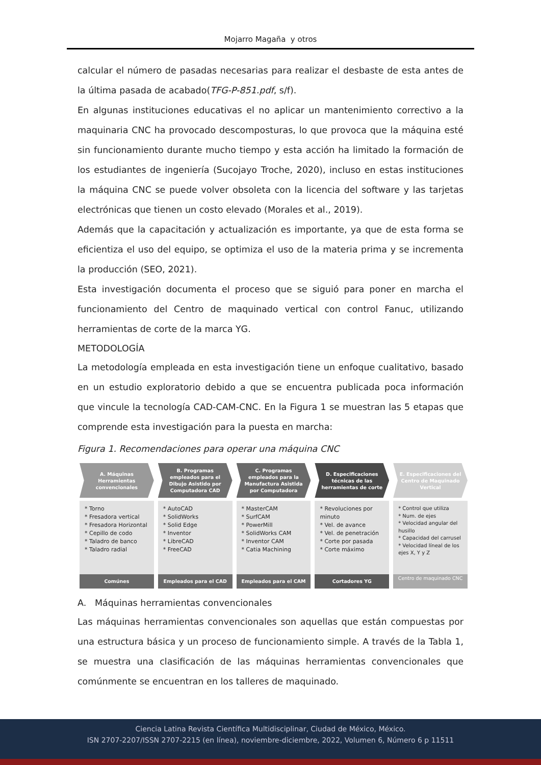Mojarro Magaña y otros
calcular el número de pasadas necesarias para realizar el desbaste de esta antes de la última pasada de acabado(TFG-P-851.pdf, s/f).
En algunas instituciones educativas el no aplicar un mantenimiento correctivo a la maquinaria CNC ha provocado descomposturas, lo que provoca que la máquina esté sin funcionamiento durante mucho tiempo y esta acción ha limitado la formación de los estudiantes de ingeniería (Sucojayo Troche, 2020), incluso en estas instituciones la máquina CNC se puede volver obsoleta con la licencia del software y las tarjetas electrónicas que tienen un costo elevado (Morales et al., 2019).
Además que la capacitación y actualización es importante, ya que de esta forma se eficientiza el uso del equipo, se optimiza el uso de la materia prima y se incrementa la producción (SEO, 2021).
Esta investigación documenta el proceso que se siguió para poner en marcha el funcionamiento del Centro de maquinado vertical con control Fanuc, utilizando herramientas de corte de la marca YG.
METODOLOGÍA
La metodología empleada en esta investigación tiene un enfoque cualitativo, basado en un estudio exploratorio debido a que se encuentra publicada poca información que vincule la tecnología CAD-CAM-CNC. En la Figura 1 se muestran las 5 etapas que comprende esta investigación para la puesta en marcha:
Figura 1. Recomendaciones para operar una máquina CNC
A. Máquinas Herramientas convencionales
* Torno
* Fresadora vertical
* Fresadora Horizontal
* Cepillo de codo
* Taladro de banco
* Taladro radial
Comúnes
B. Programas empleados para el Dibujo Asistido por Computadora CAD
* AutoCAD
* SolidWorks
* Solid Edge
* Inventor
* LibreCAD
* FreeCAD
Empleados para el CAD
C. Programas empleados para la Manufactura Asistida por Computadora
* MasterCAM
* SurfCAM
* PowerMill
* SolidWorks CAM
* Inventor CAM
* Catia Machining
Empleados para el CAM
D. Especificaciones técnicas de las herramientas de corte
* Revoluciones por minuto
* Vel. de avance
* Vel. de penetración
* Corte por pasada
* Corte máximo
Cortadores YG
E. Especificaciones del Centro de Maquinado Vertical
* Control que utiliza
* Num. de ejes
* Velocidad angular del husillo
* Capacidad del carrusel
* Velocidad líneal de los ejes X, Y y Z
Centro de maquinado CNC
A. Máquinas herramientas convencionales
Las máquinas herramientas convencionales son aquellas que están compuestas por una estructura básica y un proceso de funcionamiento simple. A través de la Tabla 1, se muestra una clasificación de las máquinas herramientas convencionales que comúnmente se encuentran en los talleres de maquinado.
Ciencia Latina Revista Científica Multidisciplinar, Ciudad de México, México.
ISN 2707-2207/ISSN 2707-2215 (en línea), noviembre-diciembre, 2022, Volumen 6, Número 6 p 11511